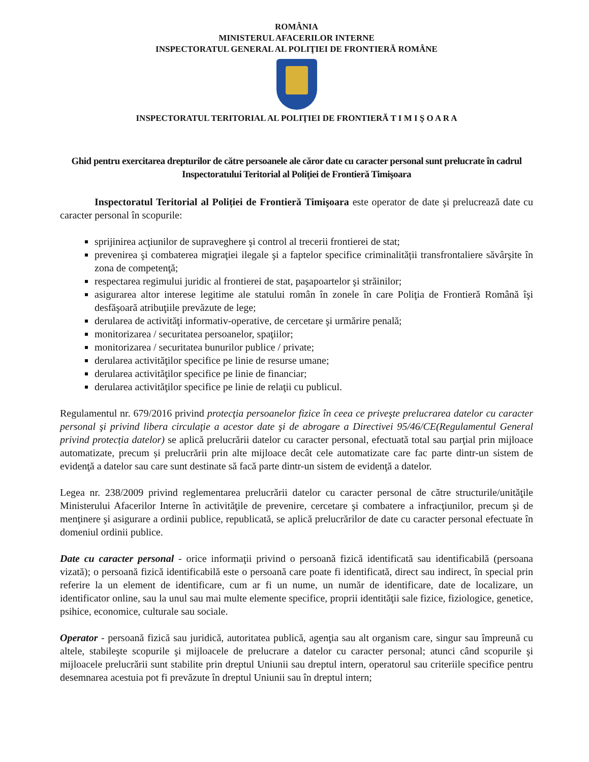ROMÂNIA
MINISTERUL AFACERILOR INTERNE
INSPECTORATUL GENERAL AL POLIŢIEI DE FRONTIERĂ ROMÂNE
INSPECTORATUL TERITORIAL AL POLIŢIEI DE FRONTIERĂ T I M I Ş O A R A
Ghid pentru exercitarea drepturilor de către persoanele ale căror date cu caracter personal sunt prelucrate în cadrul Inspectoratului Teritorial al Poliției de Frontieră Timişoara
Inspectoratul Teritorial al Poliției de Frontieră Timişoara este operator de date şi prelucrează date cu caracter personal în scopurile:
sprijinirea acţiunilor de supraveghere şi control al trecerii frontierei de stat;
prevenirea şi combaterea migraţiei ilegale şi a faptelor specifice criminalității transfrontaliere săvârşite în zona de competenţă;
respectarea regimului juridic al frontierei de stat, paşapoartelor şi străinilor;
asigurarea altor interese legitime ale statului român în zonele în care Poliţia de Frontieră Română îşi desfăşoară atribuţiile prevăzute de lege;
derularea de activităţi informativ-operative, de cercetare şi urmărire penală;
monitorizarea / securitatea persoanelor, spaţiilor;
monitorizarea / securitatea bunurilor publice / private;
derularea activităţilor specifice pe linie de resurse umane;
derularea activităţilor specifice pe linie de financiar;
derularea activităţilor specifice pe linie de relaţii cu publicul.
Regulamentul nr. 679/2016 privind protecţia persoanelor fizice în ceea ce priveşte prelucrarea datelor cu caracter personal şi privind libera circulaţie a acestor date şi de abrogare a Directivei 95/46/CE(Regulamentul General privind protecția datelor) se aplică prelucrării datelor cu caracter personal, efectuată total sau parţial prin mijloace automatizate, precum și prelucrării prin alte mijloace decât cele automatizate care fac parte dintr-un sistem de evidenţă a datelor sau care sunt destinate să facă parte dintr-un sistem de evidenţă a datelor.
Legea nr. 238/2009 privind reglementarea prelucrării datelor cu caracter personal de către structurile/unităţile Ministerului Afacerilor Interne în activităţile de prevenire, cercetare şi combatere a infracţiunilor, precum şi de menţinere şi asigurare a ordinii publice, republicată, se aplică prelucrărilor de date cu caracter personal efectuate în domeniul ordinii publice.
Date cu caracter personal - orice informaţii privind o persoană fizică identificată sau identificabilă (persoana vizată); o persoană fizică identificabilă este o persoană care poate fi identificată, direct sau indirect, în special prin referire la un element de identificare, cum ar fi un nume, un număr de identificare, date de localizare, un identificator online, sau la unul sau mai multe elemente specifice, proprii identităţii sale fizice, fiziologice, genetice, psihice, economice, culturale sau sociale.
Operator - persoană fizică sau juridică, autoritatea publică, agenţia sau alt organism care, singur sau împreună cu altele, stabileşte scopurile şi mijloacele de prelucrare a datelor cu caracter personal; atunci când scopurile şi mijloacele prelucrării sunt stabilite prin dreptul Uniunii sau dreptul intern, operatorul sau criteriile specifice pentru desemnarea acestuia pot fi prevăzute în dreptul Uniunii sau în dreptul intern;